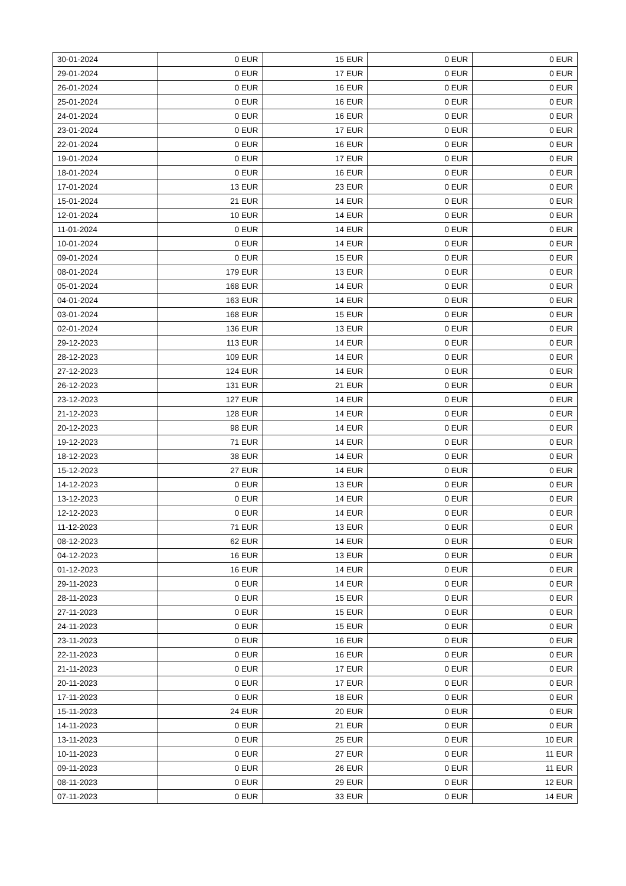| 30-01-2024 | 0 EUR | 15 EUR | 0 EUR | 0 EUR |
| 29-01-2024 | 0 EUR | 17 EUR | 0 EUR | 0 EUR |
| 26-01-2024 | 0 EUR | 16 EUR | 0 EUR | 0 EUR |
| 25-01-2024 | 0 EUR | 16 EUR | 0 EUR | 0 EUR |
| 24-01-2024 | 0 EUR | 16 EUR | 0 EUR | 0 EUR |
| 23-01-2024 | 0 EUR | 17 EUR | 0 EUR | 0 EUR |
| 22-01-2024 | 0 EUR | 16 EUR | 0 EUR | 0 EUR |
| 19-01-2024 | 0 EUR | 17 EUR | 0 EUR | 0 EUR |
| 18-01-2024 | 0 EUR | 16 EUR | 0 EUR | 0 EUR |
| 17-01-2024 | 13 EUR | 23 EUR | 0 EUR | 0 EUR |
| 15-01-2024 | 21 EUR | 14 EUR | 0 EUR | 0 EUR |
| 12-01-2024 | 10 EUR | 14 EUR | 0 EUR | 0 EUR |
| 11-01-2024 | 0 EUR | 14 EUR | 0 EUR | 0 EUR |
| 10-01-2024 | 0 EUR | 14 EUR | 0 EUR | 0 EUR |
| 09-01-2024 | 0 EUR | 15 EUR | 0 EUR | 0 EUR |
| 08-01-2024 | 179 EUR | 13 EUR | 0 EUR | 0 EUR |
| 05-01-2024 | 168 EUR | 14 EUR | 0 EUR | 0 EUR |
| 04-01-2024 | 163 EUR | 14 EUR | 0 EUR | 0 EUR |
| 03-01-2024 | 168 EUR | 15 EUR | 0 EUR | 0 EUR |
| 02-01-2024 | 136 EUR | 13 EUR | 0 EUR | 0 EUR |
| 29-12-2023 | 113 EUR | 14 EUR | 0 EUR | 0 EUR |
| 28-12-2023 | 109 EUR | 14 EUR | 0 EUR | 0 EUR |
| 27-12-2023 | 124 EUR | 14 EUR | 0 EUR | 0 EUR |
| 26-12-2023 | 131 EUR | 21 EUR | 0 EUR | 0 EUR |
| 23-12-2023 | 127 EUR | 14 EUR | 0 EUR | 0 EUR |
| 21-12-2023 | 128 EUR | 14 EUR | 0 EUR | 0 EUR |
| 20-12-2023 | 98 EUR | 14 EUR | 0 EUR | 0 EUR |
| 19-12-2023 | 71 EUR | 14 EUR | 0 EUR | 0 EUR |
| 18-12-2023 | 38 EUR | 14 EUR | 0 EUR | 0 EUR |
| 15-12-2023 | 27 EUR | 14 EUR | 0 EUR | 0 EUR |
| 14-12-2023 | 0 EUR | 13 EUR | 0 EUR | 0 EUR |
| 13-12-2023 | 0 EUR | 14 EUR | 0 EUR | 0 EUR |
| 12-12-2023 | 0 EUR | 14 EUR | 0 EUR | 0 EUR |
| 11-12-2023 | 71 EUR | 13 EUR | 0 EUR | 0 EUR |
| 08-12-2023 | 62 EUR | 14 EUR | 0 EUR | 0 EUR |
| 04-12-2023 | 16 EUR | 13 EUR | 0 EUR | 0 EUR |
| 01-12-2023 | 16 EUR | 14 EUR | 0 EUR | 0 EUR |
| 29-11-2023 | 0 EUR | 14 EUR | 0 EUR | 0 EUR |
| 28-11-2023 | 0 EUR | 15 EUR | 0 EUR | 0 EUR |
| 27-11-2023 | 0 EUR | 15 EUR | 0 EUR | 0 EUR |
| 24-11-2023 | 0 EUR | 15 EUR | 0 EUR | 0 EUR |
| 23-11-2023 | 0 EUR | 16 EUR | 0 EUR | 0 EUR |
| 22-11-2023 | 0 EUR | 16 EUR | 0 EUR | 0 EUR |
| 21-11-2023 | 0 EUR | 17 EUR | 0 EUR | 0 EUR |
| 20-11-2023 | 0 EUR | 17 EUR | 0 EUR | 0 EUR |
| 17-11-2023 | 0 EUR | 18 EUR | 0 EUR | 0 EUR |
| 15-11-2023 | 24 EUR | 20 EUR | 0 EUR | 0 EUR |
| 14-11-2023 | 0 EUR | 21 EUR | 0 EUR | 0 EUR |
| 13-11-2023 | 0 EUR | 25 EUR | 0 EUR | 10 EUR |
| 10-11-2023 | 0 EUR | 27 EUR | 0 EUR | 11 EUR |
| 09-11-2023 | 0 EUR | 26 EUR | 0 EUR | 11 EUR |
| 08-11-2023 | 0 EUR | 29 EUR | 0 EUR | 12 EUR |
| 07-11-2023 | 0 EUR | 33 EUR | 0 EUR | 14 EUR |